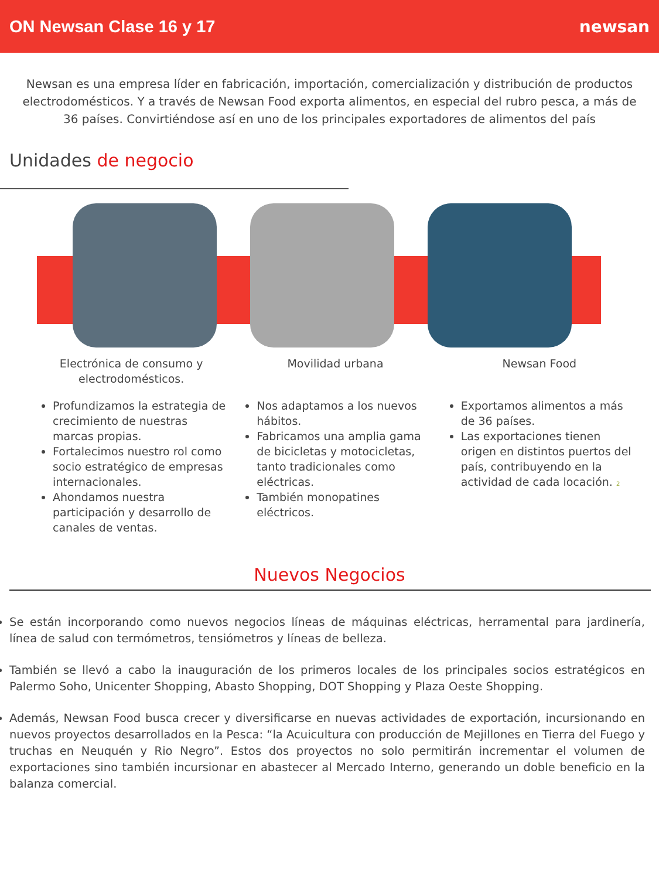ON Newsan Clase 16 y 17 newsan
Newsan es una empresa líder en fabricación, importación, comercialización y distribución de productos electrodomésticos. Y a través de Newsan Food exporta alimentos, en especial del rubro pesca, a más de 36 países. Convirtiéndose así en uno de los principales exportadores de alimentos del país
Unidades de negocio
Electrónica de consumo y electrodomésticos.
Profundizamos la estrategia de crecimiento de nuestras marcas propias.
Fortalecimos nuestro rol como socio estratégico de empresas internacionales.
Ahondamos nuestra participación y desarrollo de canales de ventas.
Movilidad urbana
Nos adaptamos a los nuevos hábitos.
Fabricamos una amplia gama de bicicletas y motocicletas, tanto tradicionales como eléctricas.
También monopatines eléctricos.
Newsan Food
Exportamos alimentos a más de 36 países.
Las exportaciones tienen origen en distintos puertos del país, contribuyendo en la actividad de cada locación. 2
Nuevos Negocios
Se están incorporando como nuevos negocios líneas de máquinas eléctricas, herramental para jardinería, línea de salud con termómetros, tensiómetros y líneas de belleza.
También se llevó a cabo la inauguración de los primeros locales de los principales socios estratégicos en Palermo Soho, Unicenter Shopping, Abasto Shopping, DOT Shopping y Plaza Oeste Shopping.
Además, Newsan Food busca crecer y diversificarse en nuevas actividades de exportación, incursionando en nuevos proyectos desarrollados en la Pesca: “la Acuicultura con producción de Mejillones en Tierra del Fuego y truchas en Neuquén y Rio Negro”. Estos dos proyectos no solo permitirán incrementar el volumen de exportaciones sino también incursionar en abastecer al Mercado Interno, generando un doble beneficio en la balanza comercial.